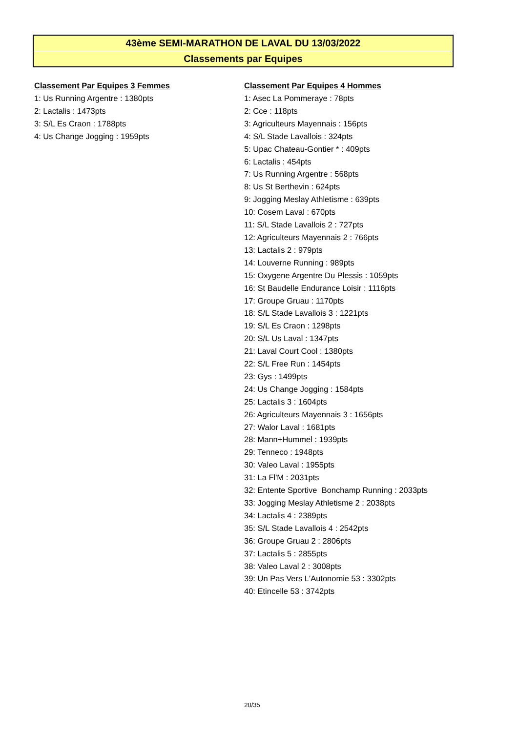43ème SEMI-MARATHON DE LAVAL DU 13/03/2022
Classements par Equipes
Classement Par Equipes 3 Femmes
1: Us Running Argentre : 1380pts
2: Lactalis : 1473pts
3: S/L Es Craon : 1788pts
4: Us Change Jogging : 1959pts
Classement Par Equipes 4 Hommes
1: Asec La Pommeraye : 78pts
2: Cce : 118pts
3: Agriculteurs Mayennais : 156pts
4: S/L Stade Lavallois : 324pts
5: Upac Chateau-Gontier * : 409pts
6: Lactalis : 454pts
7: Us Running Argentre : 568pts
8: Us St Berthevin : 624pts
9: Jogging Meslay Athletisme : 639pts
10: Cosem Laval : 670pts
11: S/L Stade Lavallois 2 : 727pts
12: Agriculteurs Mayennais 2 : 766pts
13: Lactalis 2 : 979pts
14: Louverne Running : 989pts
15: Oxygene Argentre Du Plessis : 1059pts
16: St Baudelle Endurance Loisir : 1116pts
17: Groupe Gruau : 1170pts
18: S/L Stade Lavallois 3 : 1221pts
19: S/L Es Craon : 1298pts
20: S/L Us Laval : 1347pts
21: Laval Court Cool : 1380pts
22: S/L Free Run : 1454pts
23: Gys : 1499pts
24: Us Change Jogging : 1584pts
25: Lactalis 3 : 1604pts
26: Agriculteurs Mayennais 3 : 1656pts
27: Walor Laval : 1681pts
28: Mann+Hummel : 1939pts
29: Tenneco : 1948pts
30: Valeo Laval : 1955pts
31: La Fl'M : 2031pts
32: Entente Sportive Bonchamp Running : 2033pts
33: Jogging Meslay Athletisme 2 : 2038pts
34: Lactalis 4 : 2389pts
35: S/L Stade Lavallois 4 : 2542pts
36: Groupe Gruau 2 : 2806pts
37: Lactalis 5 : 2855pts
38: Valeo Laval 2 : 3008pts
39: Un Pas Vers L'Autonomie 53 : 3302pts
40: Etincelle 53 : 3742pts
20/35